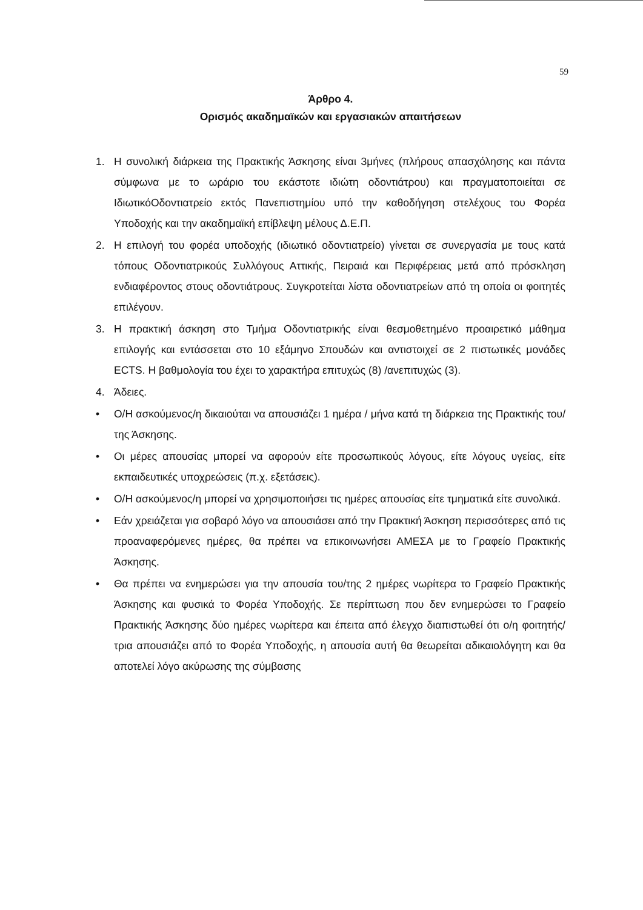59
Άρθρο 4.
Ορισμός ακαδημαϊκών και εργασιακών απαιτήσεων
1. Η συνολική διάρκεια της Πρακτικής Άσκησης είναι 3μήνες (πλήρους απασχόλησης και πάντα σύμφωνα με το ωράριο του εκάστοτε ιδιώτη οδοντιάτρου) και πραγματοποιείται σε ΙδιωτικόΟδοντιατρείο εκτός Πανεπιστημίου υπό την καθοδήγηση στελέχους του Φορέα Υποδοχής και την ακαδημαϊκή επίβλεψη μέλους Δ.Ε.Π.
2. Η επιλογή του φορέα υποδοχής (ιδιωτικό οδοντιατρείο) γίνεται σε συνεργασία με τους κατά τόπους Οδοντιατρικούς Συλλόγους Αττικής, Πειραιά και Περιφέρειας μετά από πρόσκληση ενδιαφέροντος στους οδοντιάτρους. Συγκροτείται λίστα οδοντιατρείων από τη οποία οι φοιτητές επιλέγουν.
3. Η πρακτική άσκηση στο Τμήμα Οδοντιατρικής είναι θεσμοθετημένο προαιρετικό μάθημα επιλογής και εντάσσεται στο 10 εξάμηνο Σπουδών και αντιστοιχεί σε 2 πιστωτικές μονάδες ECTS. Η βαθμολογία του έχει το χαρακτήρα επιτυχώς (8) /ανεπιτυχώς (3).
4. Άδειες.
• Ο/Η ασκούμενος/η δικαιούται να απουσιάζει 1 ημέρα / μήνα κατά τη διάρκεια της Πρακτικής του/της Άσκησης.
• Οι μέρες απουσίας μπορεί να αφορούν είτε προσωπικούς λόγους, είτε λόγους υγείας, είτε εκπαιδευτικές υποχρεώσεις (π.χ. εξετάσεις).
• Ο/Η ασκούμενος/η μπορεί να χρησιμοποιήσει τις ημέρες απουσίας είτε τμηματικά είτε συνολικά.
• Εάν χρειάζεται για σοβαρό λόγο να απουσιάσει από την Πρακτική Άσκηση περισσότερες από τις προαναφερόμενες ημέρες, θα πρέπει να επικοινωνήσει ΑΜΕΣΑ με το Γραφείο Πρακτικής Άσκησης.
• Θα πρέπει να ενημερώσει για την απουσία του/της 2 ημέρες νωρίτερα το Γραφείο Πρακτικής Άσκησης και φυσικά το Φορέα Υποδοχής. Σε περίπτωση που δεν ενημερώσει το Γραφείο Πρακτικής Άσκησης δύο ημέρες νωρίτερα και έπειτα από έλεγχο διαπιστωθεί ότι ο/η φοιτητής/τρια απουσιάζει από το Φορέα Υποδοχής, η απουσία αυτή θα θεωρείται αδικαιολόγητη και θα αποτελεί λόγο ακύρωσης της σύμβασης